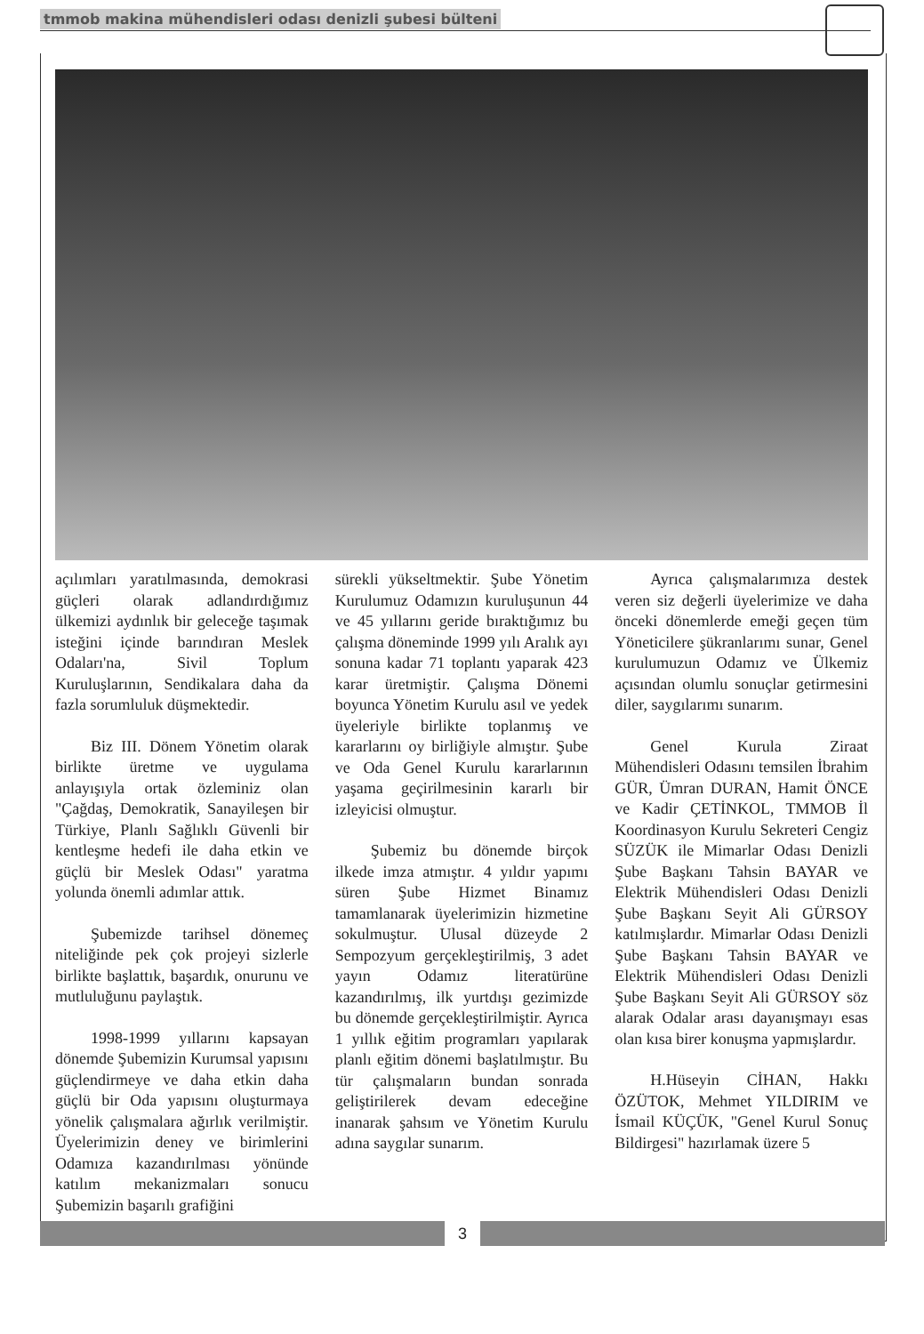tmmob makina mühendisleri odası denizli şubesi bülteni
açılımları yaratılmasında, demokrasi güçleri olarak adlandırdığımız ülkemizi aydınlık bir geleceğe taşımak isteğini içinde barındıran Meslek Odaları'na, Sivil Toplum Kuruluşlarının, Sendikalara daha da fazla sorumluluk düşmektedir.
Biz III. Dönem Yönetim olarak birlikte üretme ve uygulama anlayışıyla ortak özleminiz olan "Çağdaş, Demokratik, Sanayileşen bir Türkiye, Planlı Sağlıklı Güvenli bir kentleşme hedefi ile daha etkin ve güçlü bir Meslek Odası" yaratma yolunda önemli adımlar attık.
Şubemizde tarihsel dönemeç niteliğinde pek çok projeyi sizlerle birlikte başlattık, başardık, onurunu ve mutluluğunu paylaştık.
1998-1999 yıllarını kapsayan dönemde Şubemizin Kurumsal yapısını güçlendirmeye ve daha etkin daha güçlü bir Oda yapısını oluşturmaya yönelik çalışmalara ağırlık verilmiştir. Üyelerimizin deney ve birimlerini Odamıza kazandırılması yönünde katılım mekanizmaları sonucu Şubemizin başarılı grafiğini
sürekli yükseltmektir. Şube Yönetim Kurulumuz Odamızın kuruluşunun 44 ve 45 yıllarını geride bıraktığımız bu çalışma döneminde 1999 yılı Aralık ayı sonuna kadar 71 toplantı yaparak 423 karar üretmiştir. Çalışma Dönemi boyunca Yönetim Kurulu asıl ve yedek üyeleriyle birlikte toplanmış ve kararlarını oy birliğiyle almıştır. Şube ve Oda Genel Kurulu kararlarının yaşama geçirilmesinin kararlı bir izleyicisi olmuştur.
Şubemiz bu dönemde birçok ilkede imza atmıştır. 4 yıldır yapımı süren Şube Hizmet Binamız tamamlanarak üyelerimizin hizmetine sokulmuştur. Ulusal düzeyde 2 Sempozyum gerçekleştirilmiş, 3 adet yayın Odamız literatürüne kazandırılmış, ilk yurtdışı gezimizde bu dönemde gerçekleştirilmiştir. Ayrıca 1 yıllık eğitim programları yapılarak planlı eğitim dönemi başlatılmıştır. Bu tür çalışmaların bundan sonrada geliştirilerek devam edeceğine inanarak şahsım ve Yönetim Kurulu adına saygılar sunarım.
Ayrıca çalışmalarımıza destek veren siz değerli üyelerimize ve daha önceki dönemlerde emeği geçen tüm Yöneticilere şükranlarımı sunar, Genel kurulumuzun Odamız ve Ülkemiz açısından olumlu sonuçlar getirmesini diler, saygılarımı sunarım.
Genel Kurula Ziraat Mühendisleri Odasını temsilen İbrahim GÜR, Ümran DURAN, Hamit ÖNCE ve Kadir ÇETİNKOL, TMMOB İl Koordinasyon Kurulu Sekreteri Cengiz SÜZÜK ile Mimarlar Odası Denizli Şube Başkanı Tahsin BAYAR ve Elektrik Mühendisleri Odası Denizli Şube Başkanı Seyit Ali GÜRSOY katılmışlardır. Mimarlar Odası Denizli Şube Başkanı Tahsin BAYAR ve Elektrik Mühendisleri Odası Denizli Şube Başkanı Seyit Ali GÜRSOY söz alarak Odalar arası dayanışmayı esas olan kısa birer konuşma yapmışlardır.
H.Hüseyin CİHAN, Hakkı ÖZÜTOK, Mehmet YILDIRIM ve İsmail KÜÇÜK, "Genel Kurul Sonuç Bildirgesi" hazırlamak üzere 5
3